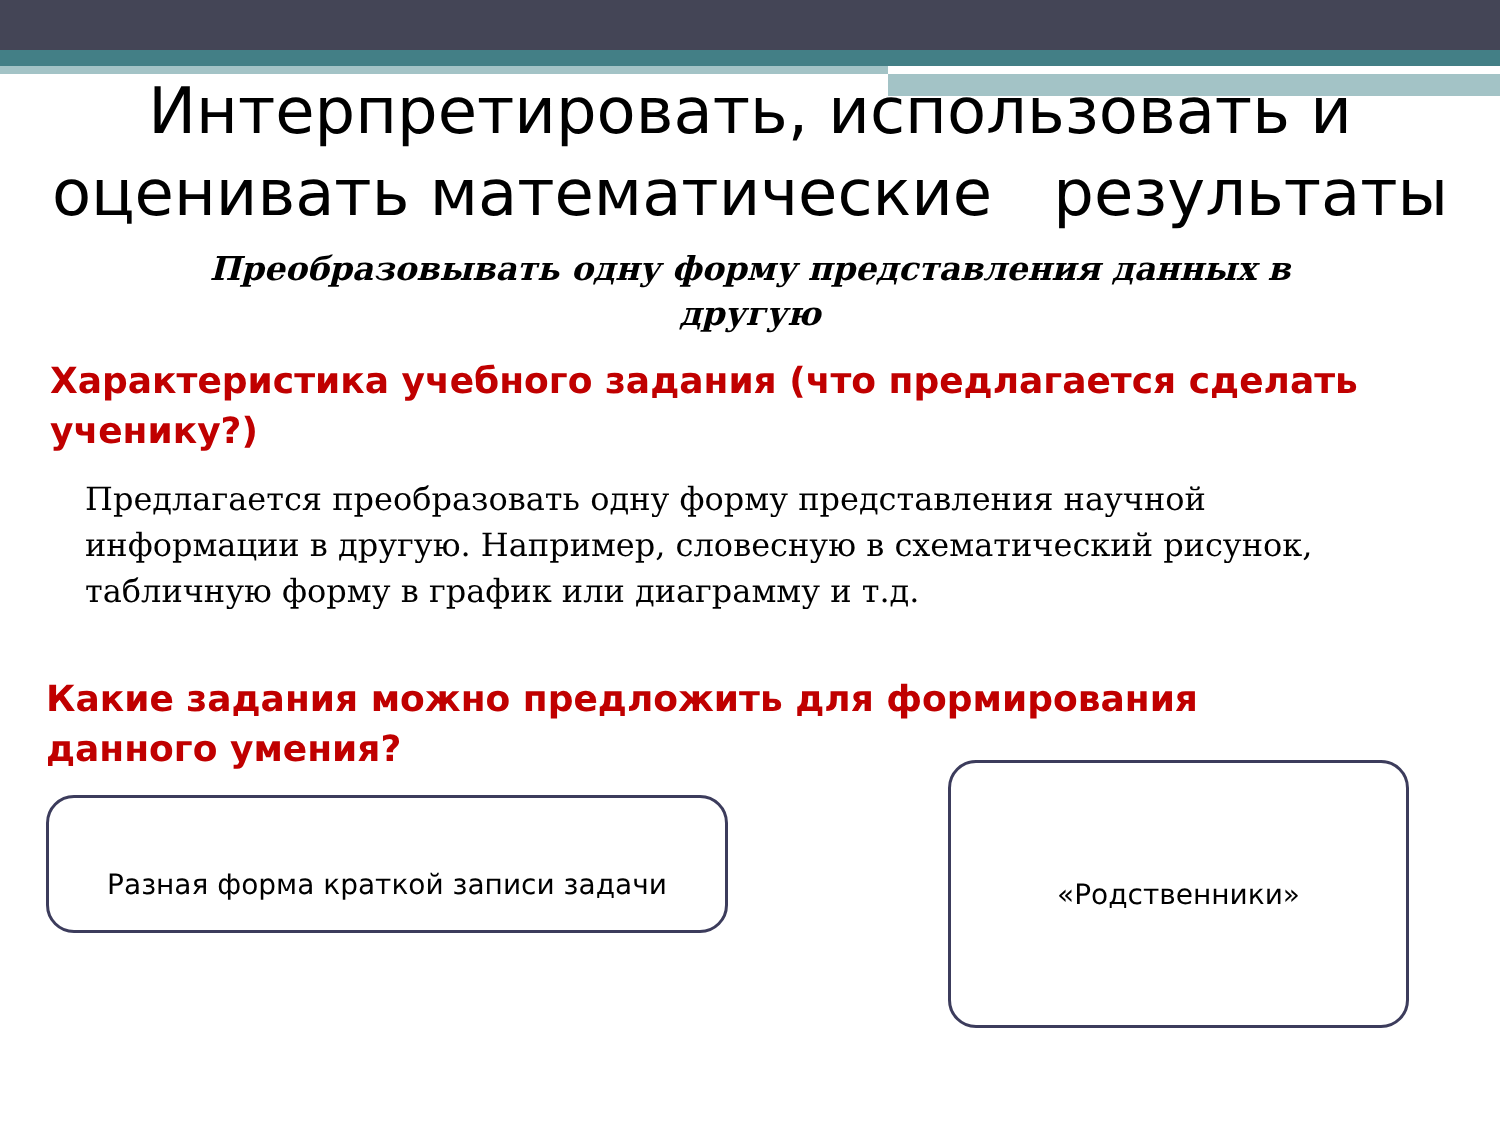Интерпретировать, использовать и
оценивать математические результаты
Преобразовывать одну форму представления данных в
другую
Характеристика учебного задания (что предлагается сделать ученику?)
Предлагается преобразовать одну форму представления научной информации в другую. Например, словесную в схематический рисунок, табличную форму в график или диаграмму и т.д.
Какие задания можно предложить для формирования данного умения?
Разная форма краткой записи задачи
«Родственники»